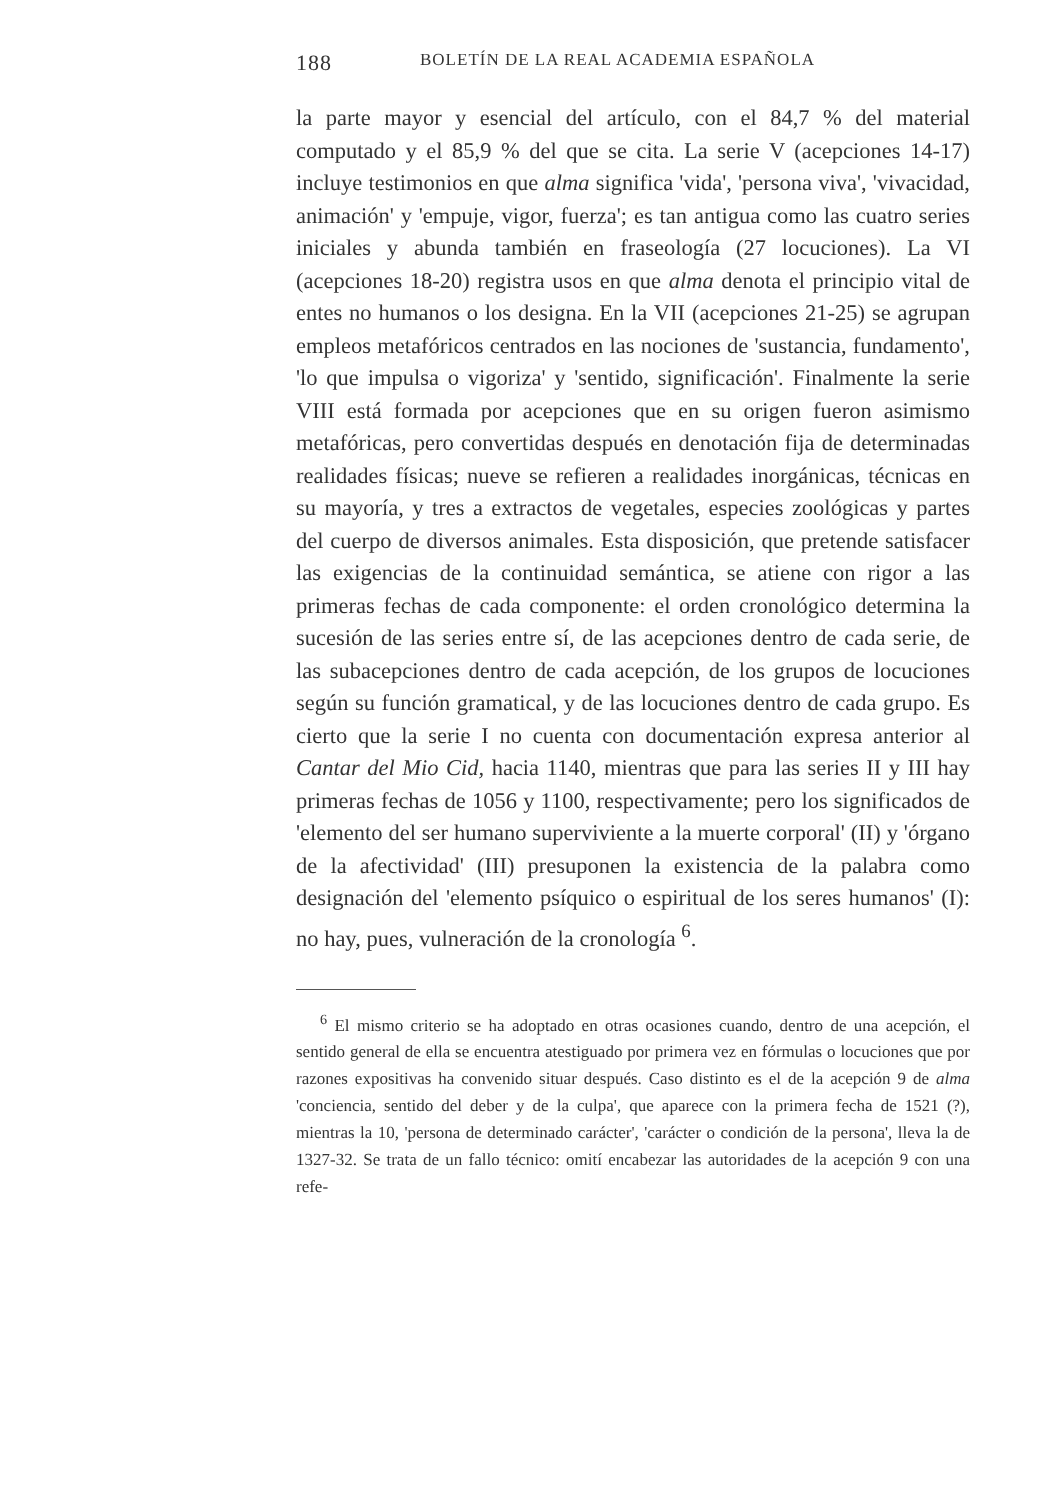188 BOLETÍN DE LA REAL ACADEMIA ESPAÑOLA
la parte mayor y esencial del artículo, con el 84,7 % del material computado y el 85,9 % del que se cita. La serie V (acepciones 14-17) incluye testimonios en que alma significa 'vida', 'persona viva', 'vivacidad, animación' y 'empuje, vigor, fuerza'; es tan antigua como las cuatro series iniciales y abunda también en fraseología (27 locuciones). La VI (acepciones 18-20) registra usos en que alma denota el principio vital de entes no humanos o los designa. En la VII (acepciones 21-25) se agrupan empleos metafóricos centrados en las nociones de 'sustancia, fundamento', 'lo que impulsa o vigoriza' y 'sentido, significación'. Finalmente la serie VIII está formada por acepciones que en su origen fueron asimismo metafóricas, pero convertidas después en denotación fija de determinadas realidades físicas; nueve se refieren a realidades inorgánicas, técnicas en su mayoría, y tres a extractos de vegetales, especies zoológicas y partes del cuerpo de diversos animales. Esta disposición, que pretende satisfacer las exigencias de la continuidad semántica, se atiene con rigor a las primeras fechas de cada componente: el orden cronológico determina la sucesión de las series entre sí, de las acepciones dentro de cada serie, de las subacepciones dentro de cada acepción, de los grupos de locuciones según su función gramatical, y de las locuciones dentro de cada grupo. Es cierto que la serie I no cuenta con documentación expresa anterior al Cantar del Mio Cid, hacia 1140, mientras que para las series II y III hay primeras fechas de 1056 y 1100, respectivamente; pero los significados de 'elemento del ser humano superviviente a la muerte corporal' (II) y 'órgano de la afectividad' (III) presuponen la existencia de la palabra como designación del 'elemento psíquico o espiritual de los seres humanos' (I): no hay, pues, vulneración de la cronología <sup>6</sup>.
<sup>6</sup> El mismo criterio se ha adoptado en otras ocasiones cuando, dentro de una acepción, el sentido general de ella se encuentra atestiguado por primera vez en fórmulas o locuciones que por razones expositivas ha convenido situar después. Caso distinto es el de la acepción 9 de alma 'conciencia, sentido del deber y de la culpa', que aparece con la primera fecha de 1521 (?), mientras la 10, 'persona de determinado carácter', 'carácter o condición de la persona', lleva la de 1327-32. Se trata de un fallo técnico: omití encabezar las autoridades de la acepción 9 con una refe-